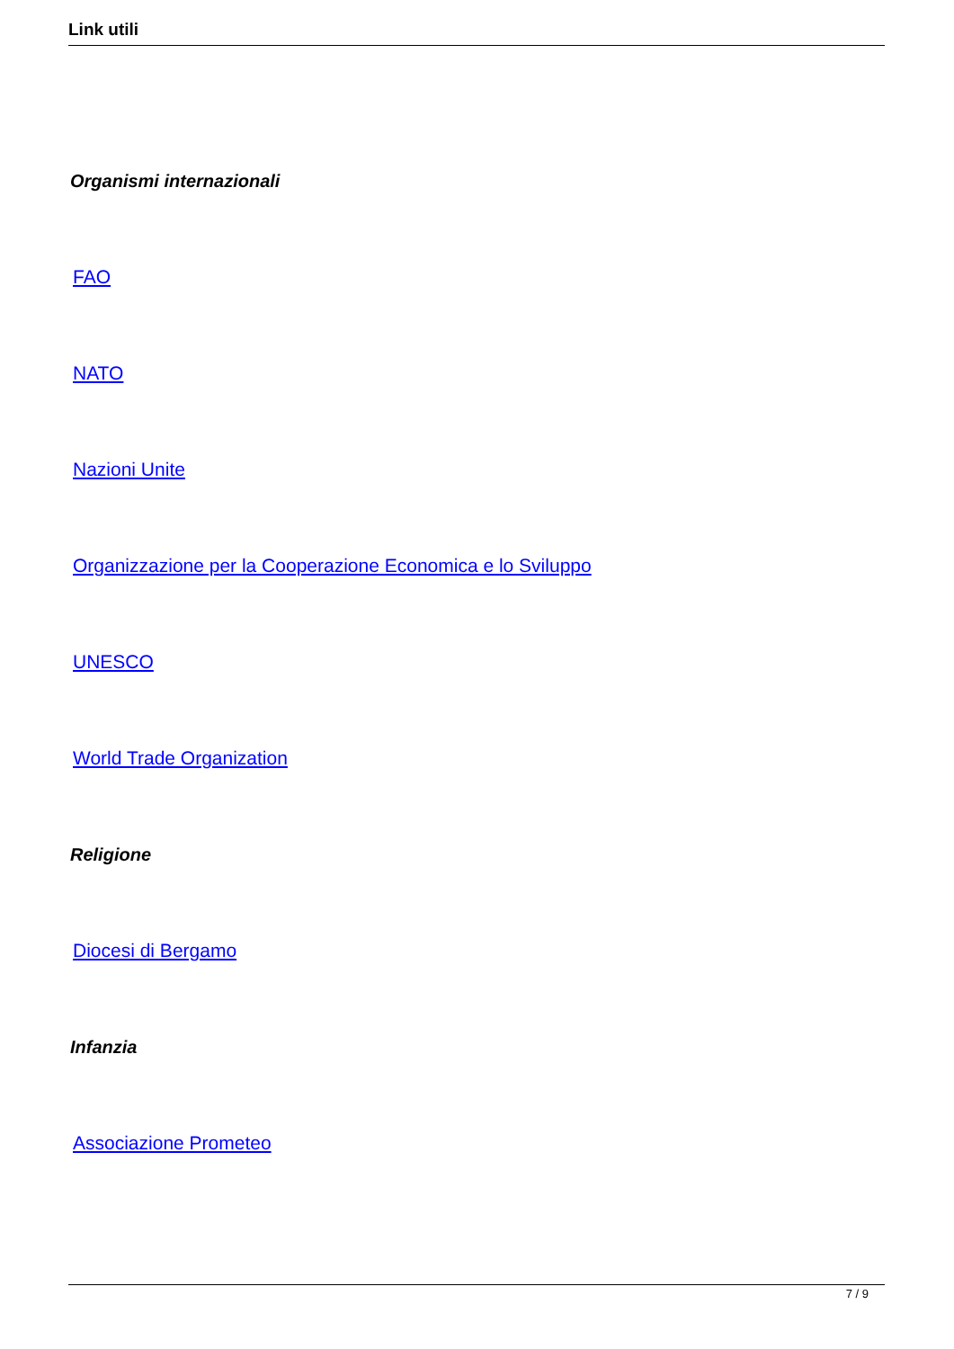Link utili
Organismi internazionali
FAO
NATO
Nazioni Unite
Organizzazione per la Cooperazione Economica e lo Sviluppo
UNESCO
World Trade Organization
Religione
Diocesi di Bergamo
Infanzia
Associazione Prometeo
7 / 9